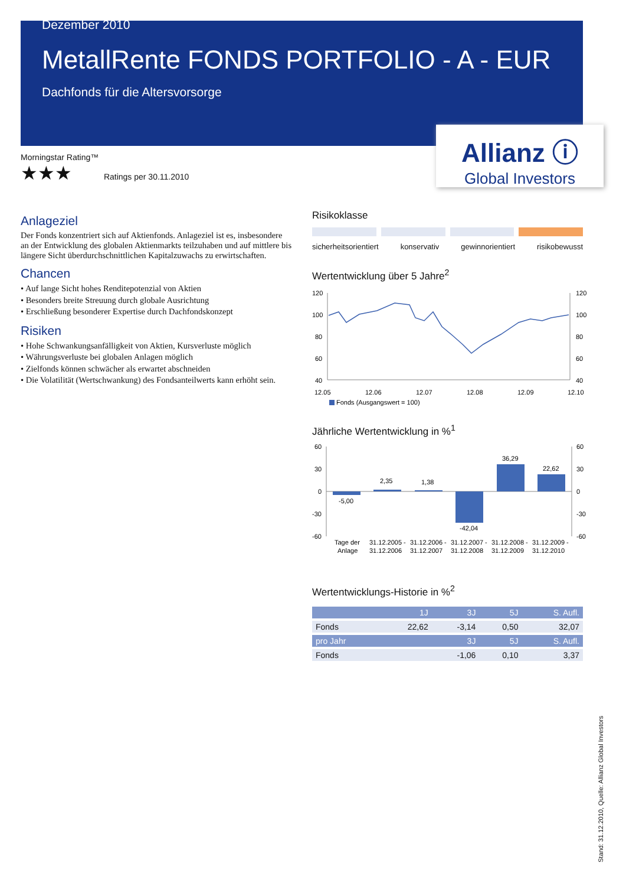Dezember 2010
MetallRente FONDS PORTFOLIO - A - EUR
Dachfonds für die Altersvorsorge
Allianz ⓘ
Global Investors
Morningstar Rating™
★★★ Ratings per 30.11.2010
Anlageziel
Der Fonds konzentriert sich auf Aktienfonds. Anlageziel ist es, insbesondere an der Entwicklung des globalen Aktienmarkts teilzuhaben und auf mittlere bis längere Sicht überdurchschnittlichen Kapitalzuwachs zu erwirtschaften.
Chancen
• Auf lange Sicht hohes Renditepotenzial von Aktien
• Besonders breite Streuung durch globale Ausrichtung
• Erschließung besonderer Expertise durch Dachfondskonzept
Risiken
• Hohe Schwankungsanfälligkeit von Aktien, Kursverluste möglich
• Währungsverluste bei globalen Anlagen möglich
• Zielfonds können schwächer als erwartet abschneiden
• Die Volatilität (Wertschwankung) des Fondsanteilwerts kann erhöht sein.
Risikoklasse
sicherheitsorientiert konservativ gewinnorientiert risikobewusst
Wertentwicklung über 5 Jahre<sup>2</sup>
120
100
80
60
40
120
100
80
60
40
12.05
12.06
12.07
12.08
12.09
12.10
Fonds (Ausgangswert = 100)
Jährliche Wertentwicklung in %<sup>1</sup>
60
30
0
-30
-60
60
30
0
-30
-60
-5,00
2,35
1,38
-42,04
36,29
22,62
Tage der
Anlage
31.12.2005 -
31.12.2006
31.12.2006 -
31.12.2007
31.12.2007 -
31.12.2008
31.12.2008 -
31.12.2009
31.12.2009 -
31.12.2010
Wertentwicklungs-Historie in %<sup>2</sup>
| | 1J | 3J | 5J | S. Aufl. |
| --- | --- | --- | --- | --- |
| Fonds | 22,62 | -3,14 | 0,50 | 32,07 |
| pro Jahr | | 3J | 5J | S. Aufl. |
| Fonds | | -1,06 | 0,10 | 3,37 |
Stand: 31.12.2010, Quelle: Allianz Global Investors